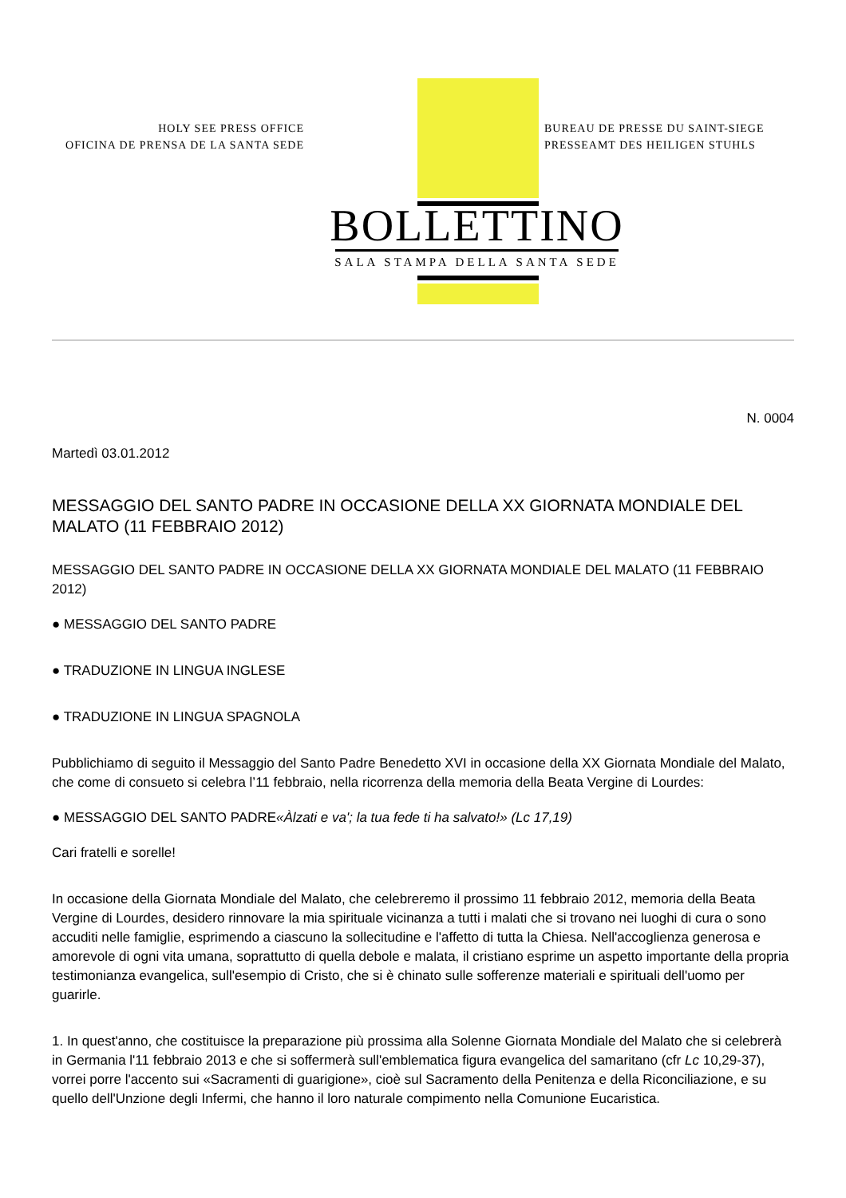HOLY SEE PRESS OFFICE
OFICINA DE PRENSA DE LA SANTA SEDE
BUREAU DE PRESSE DU SAINT-SIEGE
PRESSEAMT DES HEILIGEN STUHLS
BOLLETTINO
SALA STAMPA DELLA SANTA SEDE
N. 0004
Martedì 03.01.2012
MESSAGGIO DEL SANTO PADRE IN OCCASIONE DELLA XX GIORNATA MONDIALE DEL MALATO (11 FEBBRAIO 2012)
MESSAGGIO DEL SANTO PADRE IN OCCASIONE DELLA XX GIORNATA MONDIALE DEL MALATO (11 FEBBRAIO 2012)
● MESSAGGIO DEL SANTO PADRE
● TRADUZIONE IN LINGUA INGLESE
● TRADUZIONE IN LINGUA SPAGNOLA
Pubblichiamo di seguito il Messaggio del Santo Padre Benedetto XVI in occasione della XX Giornata Mondiale del Malato, che come di consueto si celebra l’11 febbraio, nella ricorrenza della memoria della Beata Vergine di Lourdes:
● MESSAGGIO DEL SANTO PADRE«Àlzati e va'; la tua fede ti ha salvato!» (Lc 17,19)
Cari fratelli e sorelle!
In occasione della Giornata Mondiale del Malato, che celebreremo il prossimo 11 febbraio 2012, memoria della Beata Vergine di Lourdes, desidero rinnovare la mia spirituale vicinanza a tutti i malati che si trovano nei luoghi di cura o sono accuditi nelle famiglie, esprimendo a ciascuno la sollecitudine e l'affetto di tutta la Chiesa. Nell'accoglienza generosa e amorevole di ogni vita umana, soprattutto di quella debole e malata, il cristiano esprime un aspetto importante della propria testimonianza evangelica, sull'esempio di Cristo, che si è chinato sulle sofferenze materiali e spirituali dell'uomo per guarirle.
1. In quest'anno, che costituisce la preparazione più prossima alla Solenne Giornata Mondiale del Malato che si celebrerà in Germania l'11 febbraio 2013 e che si soffermerà sull'emblematica figura evangelica del samaritano (cfr Lc 10,29-37), vorrei porre l'accento sui «Sacramenti di guarigione», cioè sul Sacramento della Penitenza e della Riconciliazione, e su quello dell'Unzione degli Infermi, che hanno il loro naturale compimento nella Comunione Eucaristica.